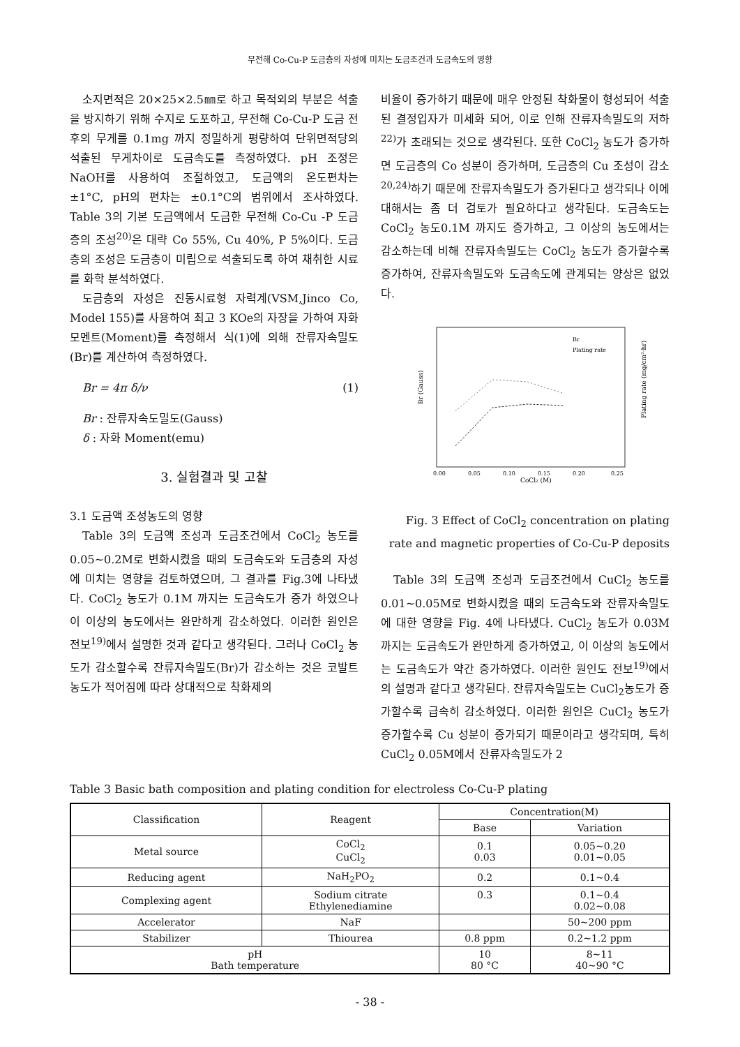무전해 Co-Cu-P 도금층의 자성에 미치는 도금조건과 도금속도의 영향
소지면적은 20×25×2.5㎜로 하고 목적외의 부분은 석출을 방지하기 위해 수지로 도포하고, 무전해 Co-Cu-P 도금 전후의 무게를 0.1mg 까지 정밀하게 평량하여 단위면적당의 석출된 무게차이로 도금속도를 측정하였다. pH 조정은 NaOH를 사용하여 조절하였고, 도금액의 온도편차는 ±1°C, pH의 편차는 ±0.1°C의 범위에서 조사하였다. Table 3의 기본 도금액에서 도금한 무전해 Co-Cu -P 도금층의 조성<sup>20)</sup>은 대략 Co 55%, Cu 40%, P 5%이다. 도금층의 조성은 도금층이 미립으로 석출되도록 하여 채취한 시료를 화학 분석하였다.
도금층의 자성은 진동시료형 자력계(VSM,Jinco Co, Model 155)를 사용하여 최고 3 KOe의 자장을 가하여 자화 모멘트(Moment)를 측정해서 식(1)에 의해 잔류자속밀도(Br)를 계산하여 측정하였다.
Br = 4π δ/ν (1)
Br : 잔류자속도밀도(Gauss)
δ : 자화 Moment(emu)
3. 실험결과 및 고찰
3.1 도금액 조성농도의 영향
Table 3의 도금액 조성과 도금조건에서 CoCl<sub>2</sub> 농도를 0.05~0.2M로 변화시켰을 때의 도금속도와 도금층의 자성에 미치는 영향을 검토하였으며, 그 결과를 Fig.3에 나타냈다. CoCl<sub>2</sub> 농도가 0.1M 까지는 도금속도가 증가 하였으나 이 이상의 농도에서는 완만하게 감소하였다. 이러한 원인은 전보<sup>19)</sup>에서 설명한 것과 같다고 생각된다. 그러나 CoCl<sub>2</sub> 농도가 감소할수록 잔류자속밀도(Br)가 감소하는 것은 코발트 농도가 적어짐에 따라 상대적으로 착화제의
비율이 증가하기 때문에 매우 안정된 착화물이 형성되어 석출된 결정입자가 미세화 되어, 이로 인해 잔류자속밀도의 저하<sup>22)</sup>가 초래되는 것으로 생각된다. 또한 CoCl<sub>2</sub> 농도가 증가하면 도금층의 Co 성분이 증가하며, 도금층의 Cu 조성이 감소<sup>20,24)</sup>하기 때문에 잔류자속밀도가 증가된다고 생각되나 이에 대해서는 좀 더 검토가 필요하다고 생각된다. 도금속도는 CoCl<sub>2</sub> 농도0.1M 까지도 증가하고, 그 이상의 농도에서는 감소하는데 비해 잔류자속밀도는 CoCl<sub>2</sub> 농도가 증가할수록 증가하여, 잔류자속밀도와 도금속도에 관계되는 양상은 없었다.
Br (Gauss)
Plating rate (mg/cm²·hr)
CoCl₂ (M)
Br
Plating rate
0.00
0.05
0.10
0.15
0.20
0.25
Fig. 3 Effect of CoCl<sub>2</sub> concentration on plating rate and magnetic properties of Co-Cu-P deposits
Table 3의 도금액 조성과 도금조건에서 CuCl<sub>2</sub> 농도를 0.01~0.05M로 변화시켰을 때의 도금속도와 잔류자속밀도에 대한 영향을 Fig. 4에 나타냈다. CuCl<sub>2</sub> 농도가 0.03M 까지는 도금속도가 완만하게 증가하였고, 이 이상의 농도에서는 도금속도가 약간 증가하였다. 이러한 원인도 전보<sup>19)</sup>에서의 설명과 같다고 생각된다. 잔류자속밀도는 CuCl<sub>2</sub>농도가 증가할수록 급속히 감소하였다. 이러한 원인은 CuCl<sub>2</sub> 농도가 증가할수록 Cu 성분이 증가되기 때문이라고 생각되며, 특히 CuCl<sub>2</sub> 0.05M에서 잔류자속밀도가 2
Table 3 Basic bath composition and plating condition for electroless Co-Cu-P plating
| Classification | Reagent | Concentration(M) | |
| --- | --- | --- | --- |
| | | Base | Variation |
| Metal source | CoCl<sub>2</sub> CuCl<sub>2</sub> | 0.1 0.03 | 0.05~0.20 0.01~0.05 |
| Reducing agent | NaH<sub>2</sub>PO<sub>2</sub> | 0.2 | 0.1~0.4 |
| Complexing agent | Sodium citrate Ethylenediamine | 0.3 | 0.1~0.4 0.02~0.08 |
| Accelerator | NaF | | 50~200 ppm |
| Stabilizer | Thiourea | 0.8 ppm | 0.2~1.2 ppm |
| pH Bath temperature | | 10 80 °C | 8~11 40~90 °C |
- 38 -